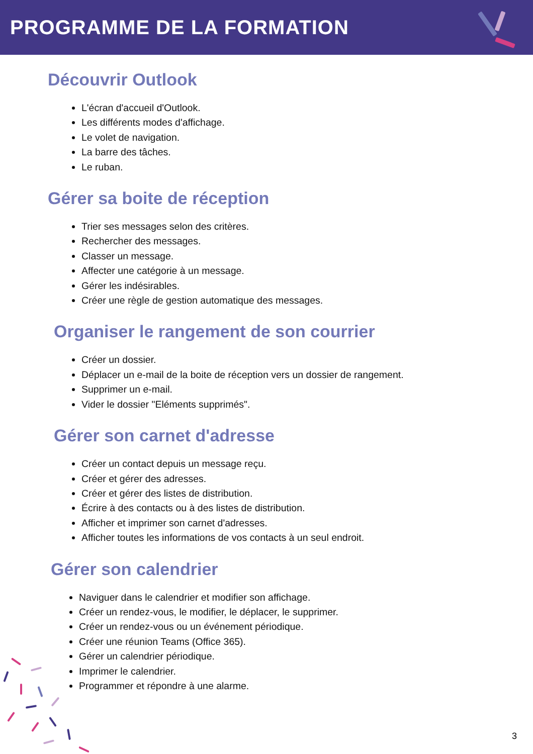PROGRAMME DE LA FORMATION
Découvrir Outlook
L'écran d'accueil d'Outlook.
Les différents modes d'affichage.
Le volet de navigation.
La barre des tâches.
Le ruban.
Gérer sa boite de réception
Trier ses messages selon des critères.
Rechercher des messages.
Classer un message.
Affecter une catégorie à un message.
Gérer les indésirables.
Créer une règle de gestion automatique des messages.
Organiser le rangement de son courrier
Créer un dossier.
Déplacer un e-mail de la boite de réception vers un dossier de rangement.
Supprimer un e-mail.
Vider le dossier "Eléments supprimés".
Gérer son carnet d'adresse
Créer un contact depuis un message reçu.
Créer et gérer des adresses.
Créer et gérer des listes de distribution.
Écrire à des contacts ou à des listes de distribution.
Afficher et imprimer son carnet d'adresses.
Afficher toutes les informations de vos contacts à un seul endroit.
Gérer son calendrier
Naviguer dans le calendrier et modifier son affichage.
Créer un rendez-vous, le modifier, le déplacer, le supprimer.
Créer un rendez-vous ou un événement périodique.
Créer une réunion Teams (Office 365).
Gérer un calendrier périodique.
Imprimer le calendrier.
Programmer et répondre à une alarme.
3